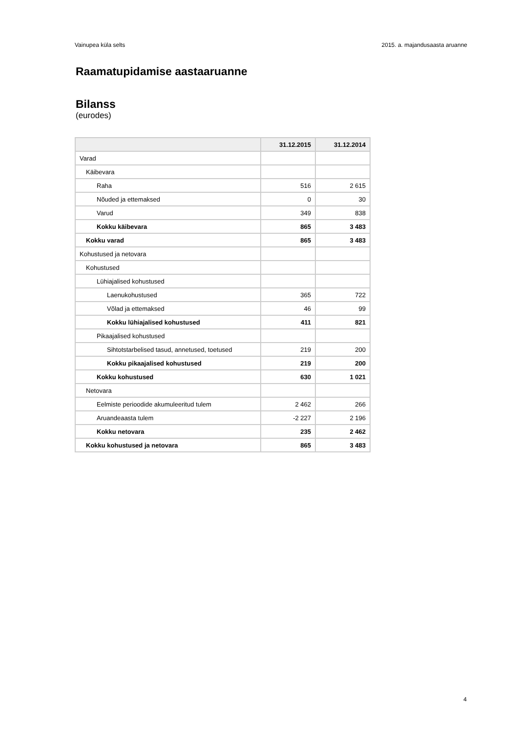Vainupea küla selts 2015. a. majandusaasta aruanne
Raamatupidamise aastaaruanne
Bilanss
(eurodes)
| | 31.12.2015 | 31.12.2014 |
| --- | --- | --- |
| Varad | | |
| Käibevara | | |
| Raha | 516 | 2 615 |
| Nõuded ja ettemaksed | 0 | 30 |
| Varud | 349 | 838 |
| Kokku käibevara | 865 | 3 483 |
| Kokku varad | 865 | 3 483 |
| Kohustused ja netovara | | |
| Kohustused | | |
| Lühiajalised kohustused | | |
| Laenukohustused | 365 | 722 |
| Võlad ja ettemaksed | 46 | 99 |
| Kokku lühiajalised kohustused | 411 | 821 |
| Pikaajalised kohustused | | |
| Sihtotstarbelised tasud, annetused, toetused | 219 | 200 |
| Kokku pikaajalised kohustused | 219 | 200 |
| Kokku kohustused | 630 | 1 021 |
| Netovara | | |
| Eelmiste perioodide akumuleeritud tulem | 2 462 | 266 |
| Aruandeaasta tulem | -2 227 | 2 196 |
| Kokku netovara | 235 | 2 462 |
| Kokku kohustused ja netovara | 865 | 3 483 |
4